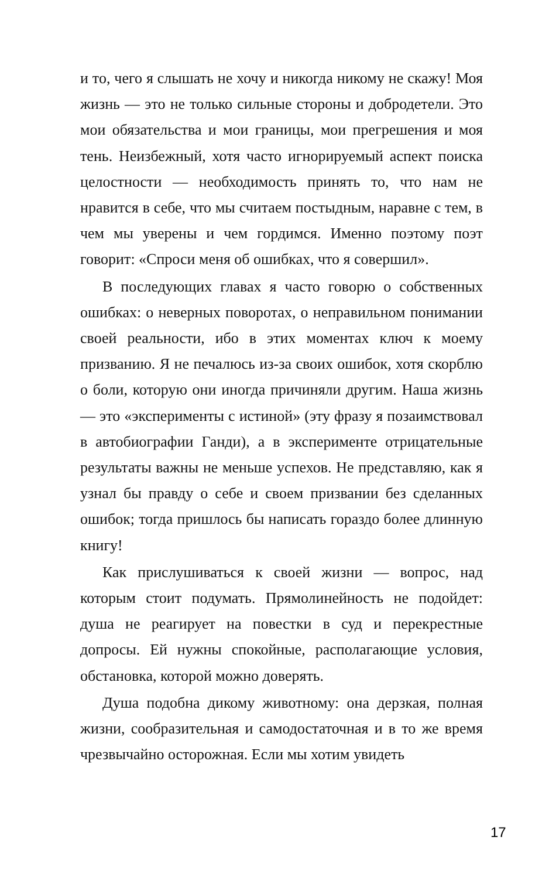и то, чего я слышать не хочу и никогда никому не скажу! Моя жизнь — это не только сильные стороны и добродетели. Это мои обязательства и мои границы, мои прегрешения и моя тень. Неизбежный, хотя часто игнорируемый аспект поиска целостности — необходимость принять то, что нам не нравится в себе, что мы считаем постыдным, наравне с тем, в чем мы уверены и чем гордимся. Именно поэтому поэт говорит: «Спроси меня об ошибках, что я совершил».
В последующих главах я часто говорю о собственных ошибках: о неверных поворотах, о неправильном понимании своей реальности, ибо в этих моментах ключ к моему призванию. Я не печалюсь из-за своих ошибок, хотя скорблю о боли, которую они иногда причиняли другим. Наша жизнь — это «эксперименты с истиной» (эту фразу я позаимствовал в автобиографии Ганди), а в эксперименте отрицательные результаты важны не меньше успехов. Не представляю, как я узнал бы правду о себе и своем призвании без сделанных ошибок; тогда пришлось бы написать гораздо более длинную книгу!
Как прислушиваться к своей жизни — вопрос, над которым стоит подумать. Прямолинейность не подойдет: душа не реагирует на повестки в суд и перекрестные допросы. Ей нужны спокойные, располагающие условия, обстановка, которой можно доверять.
Душа подобна дикому животному: она дерзкая, полная жизни, сообразительная и самодостаточная и в то же время чрезвычайно осторожная. Если мы хотим увидеть
17